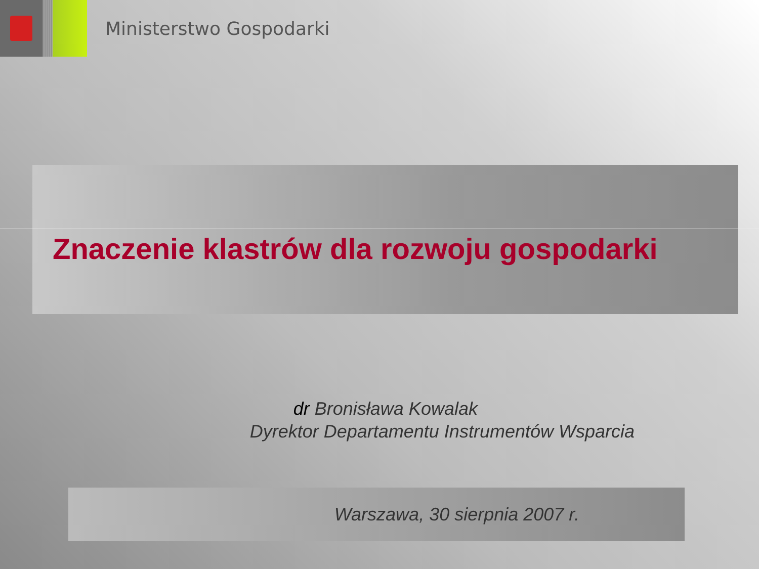Ministerstwo Gospodarki
Znaczenie klastrów dla rozwoju gospodarki
dr Bronisława Kowalak
Dyrektor Departamentu Instrumentów Wsparcia
Warszawa, 30 sierpnia 2007 r.